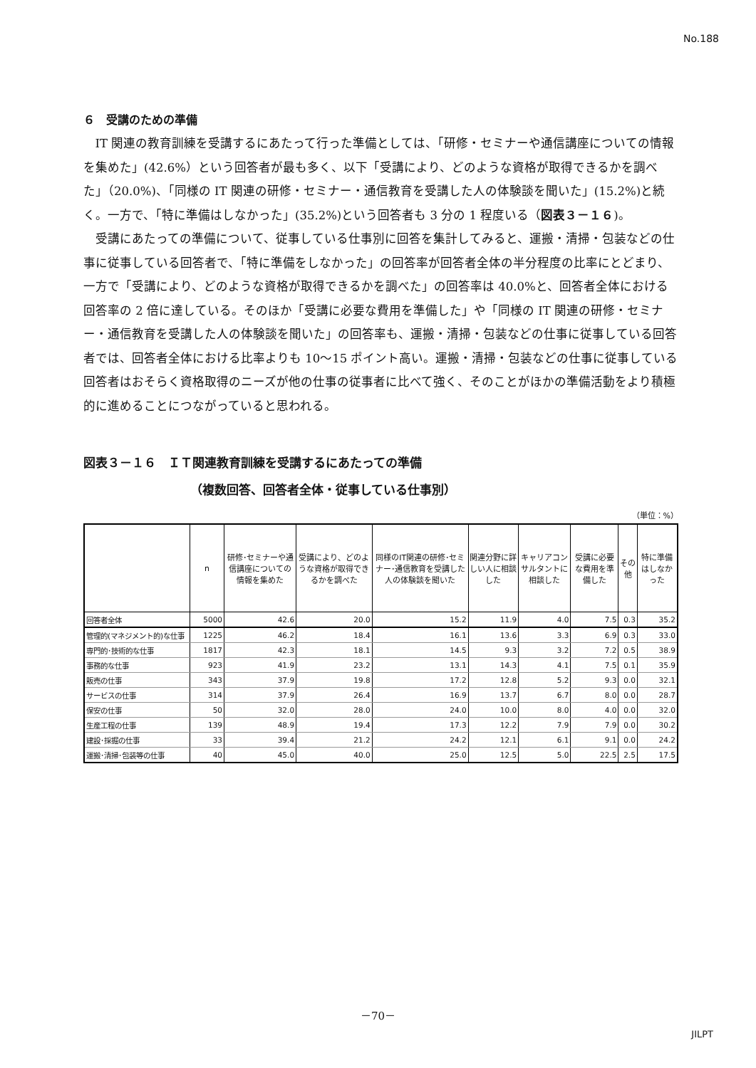No.188
６　受講のための準備
IT 関連の教育訓練を受講するにあたって行った準備としては、「研修・セミナーや通信講座についての情報を集めた」(42.6%）という回答者が最も多く、以下「受講により、どのような資格が取得できるかを調べた」（20.0%)、「同様の IT 関連の研修・セミナー・通信教育を受講した人の体験談を聞いた」(15.2%)と続く。一方で、「特に準備はしなかった」(35.2%)という回答者も 3 分の 1 程度いる（図表３－１６)。
受講にあたっての準備について、従事している仕事別に回答を集計してみると、運搬・清掃・包装などの仕事に従事している回答者で、「特に準備をしなかった」の回答率が回答者全体の半分程度の比率にとどまり、一方で「受講により、どのような資格が取得できるかを調べた」の回答率は 40.0%と、回答者全体における回答率の 2 倍に達している。そのほか「受講に必要な費用を準備した」や「同様の IT 関連の研修・セミナー・通信教育を受講した人の体験談を聞いた」の回答率も、運搬・清掃・包装などの仕事に従事している回答者では、回答者全体における比率よりも 10～15 ポイント高い。運搬・清掃・包装などの仕事に従事している回答者はおそらく資格取得のニーズが他の仕事の従事者に比べて強く、そのことがほかの準備活動をより積極的に進めることにつながっていると思われる。
図表３－１６　ＩＴ関連教育訓練を受講するにあたっての準備
（複数回答、回答者全体・従事している仕事別）
（単位：%）
| | n | 研修･セミナーや通信講座についての情報を集めた | 受講により、どのような資格が取得できるかを調べた | 同様のIT関連の研修･セミナー･通信教育を受講した人の体験談を聞いた | 関連分野に詳しい人に相談した | キャリアコンサルタントに相談した | 受講に必要な費用を準備した | その他 | 特に準備はしなかった |
| --- | --- | --- | --- | --- | --- | --- | --- | --- | --- |
| 回答者全体 | 5000 | 42.6 | 20.0 | 15.2 | 11.9 | 4.0 | 7.5 | 0.3 | 35.2 |
| 管理的(マネジメント的)な仕事 | 1225 | 46.2 | 18.4 | 16.1 | 13.6 | 3.3 | 6.9 | 0.3 | 33.0 |
| 専門的･技術的な仕事 | 1817 | 42.3 | 18.1 | 14.5 | 9.3 | 3.2 | 7.2 | 0.5 | 38.9 |
| 事務的な仕事 | 923 | 41.9 | 23.2 | 13.1 | 14.3 | 4.1 | 7.5 | 0.1 | 35.9 |
| 販売の仕事 | 343 | 37.9 | 19.8 | 17.2 | 12.8 | 5.2 | 9.3 | 0.0 | 32.1 |
| サービスの仕事 | 314 | 37.9 | 26.4 | 16.9 | 13.7 | 6.7 | 8.0 | 0.0 | 28.7 |
| 保安の仕事 | 50 | 32.0 | 28.0 | 24.0 | 10.0 | 8.0 | 4.0 | 0.0 | 32.0 |
| 生産工程の仕事 | 139 | 48.9 | 19.4 | 17.3 | 12.2 | 7.9 | 7.9 | 0.0 | 30.2 |
| 建設･採掘の仕事 | 33 | 39.4 | 21.2 | 24.2 | 12.1 | 6.1 | 9.1 | 0.0 | 24.2 |
| 運搬･清掃･包装等の仕事 | 40 | 45.0 | 40.0 | 25.0 | 12.5 | 5.0 | 22.5 | 2.5 | 17.5 |
－70－
JILPT